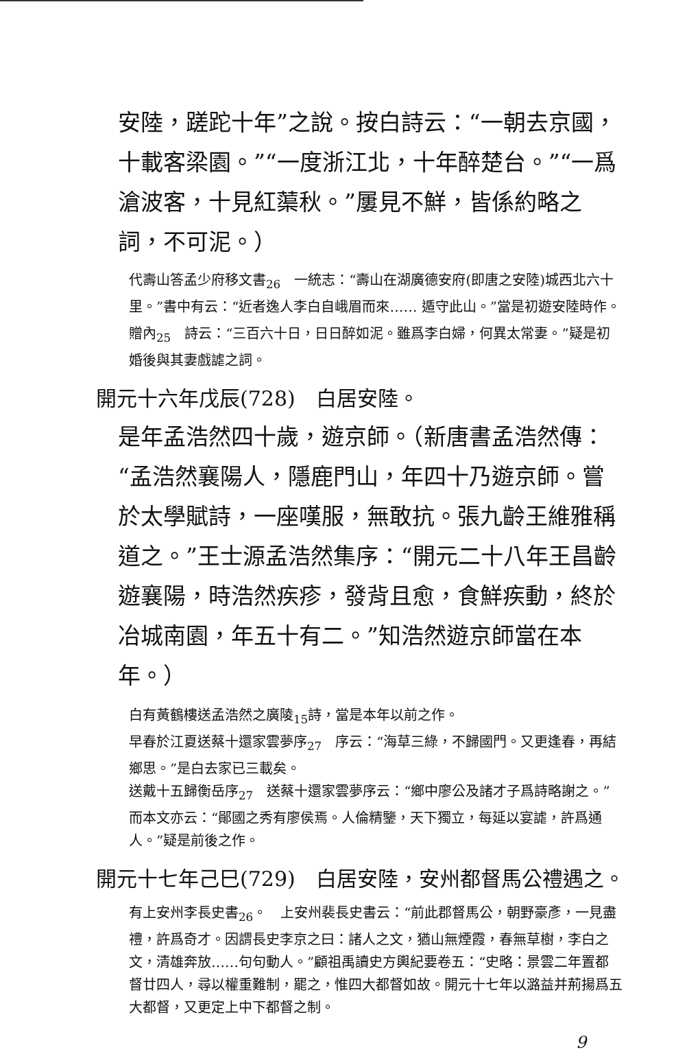安陸，蹉跎十年”之說。按白詩云：“一朝去京國，十載客梁園。”“一度浙江北，十年醉楚台。”“一爲滄波客，十見紅蕖秋。”屢見不鮮，皆係約略之詞，不可泥。）
代壽山答孟少府移文書<sub>26</sub>　一統志：“壽山在湖廣德安府(即唐之安陸)城西北六十里。”書中有云：“近者逸人李白自峨眉而來…… 遁守此山。”當是初遊安陸時作。
贈內<sub>25</sub>　詩云：“三百六十日，日日醉如泥。雖爲李白婦，何異太常妻。”疑是初婚後與其妻戲謔之詞。
開元十六年戊辰(728)　白居安陸。
是年孟浩然四十歲，遊京師。（新唐書孟浩然傳：“孟浩然襄陽人，隱鹿門山，年四十乃遊京師。嘗於太學賦詩，一座嘆服，無敢抗。張九齡王維雅稱道之。”王士源孟浩然集序：“開元二十八年王昌齡遊襄陽，時浩然疾疹，發背且愈，食鮮疾動，終於冶城南園，年五十有二。”知浩然遊京師當在本年。）
白有黃鶴樓送孟浩然之廣陵<sub>15</sub>詩，當是本年以前之作。
早春於江夏送蔡十還家雲夢序<sub>27</sub>　序云：“海草三綠，不歸國門。又更逢春，再結鄉思。”是白去家已三載矣。
送戴十五歸衡岳序<sub>27</sub>　送蔡十還家雲夢序云：“鄉中廖公及諸才子爲詩略謝之。”而本文亦云：“鄖國之秀有廖侯焉。人倫精鑒，天下獨立，每延以宴謔，許爲通人。”疑是前後之作。
開元十七年己巳(729)　白居安陸，安州都督馬公禮遇之。
有上安州李長史書<sub>26</sub>。　上安州裴長史書云：“前此郡督馬公，朝野豪彥，一見盡禮，許爲奇才。因謂長史李京之曰：諸人之文，猶山無煙霞，春無草樹，李白之文，清雄奔放……句句動人。”顧祖禹讀史方輿紀要卷五：“史略：景雲二年置都督廿四人，尋以權重難制，罷之，惟四大都督如故。開元十七年以潞益并荊揚爲五大都督，又更定上中下都督之制。
9